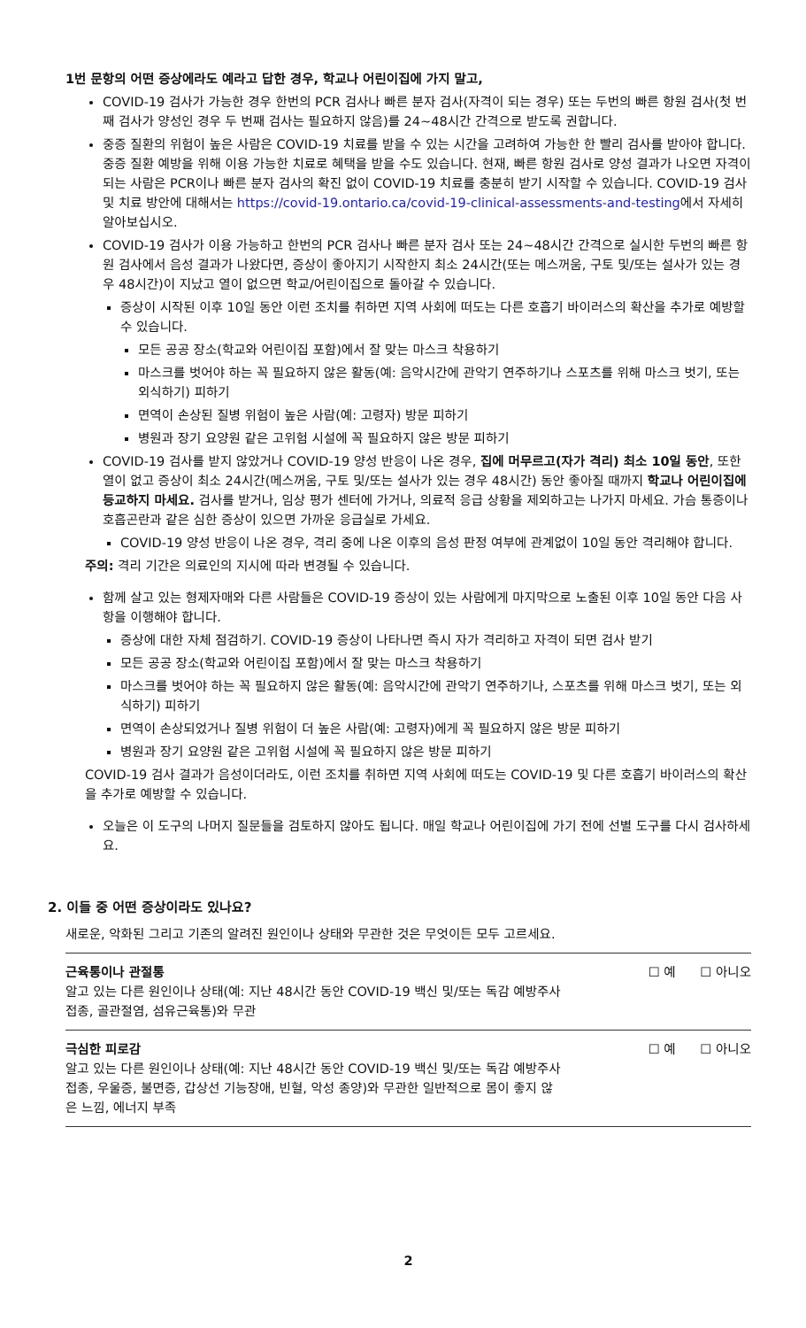1번 문항의 어떤 증상에라도 예라고 답한 경우, 학교나 어린이집에 가지 말고,
COVID-19 검사가 가능한 경우 한번의 PCR 검사나 빠른 분자 검사(자격이 되는 경우) 또는 두번의 빠른 항원 검사(첫 번째 검사가 양성인 경우 두 번째 검사는 필요하지 않음)를 24~48시간 간격으로 받도록 권합니다.
중증 질환의 위험이 높은 사람은 COVID-19 치료를 받을 수 있는 시간을 고려하여 가능한 한 빨리 검사를 받아야 합니다. 중증 질환 예방을 위해 이용 가능한 치료로 혜택을 받을 수도 있습니다. 현재, 빠른 항원 검사로 양성 결과가 나오면 자격이 되는 사람은 PCR이나 빠른 분자 검사의 확진 없이 COVID-19 치료를 충분히 받기 시작할 수 있습니다. COVID-19 검사 및 치료 방안에 대해서는 https://covid-19.ontario.ca/covid-19-clinical-assessments-and-testing에서 자세히 알아보십시오.
COVID-19 검사가 이용 가능하고 한번의 PCR 검사나 빠른 분자 검사 또는 24~48시간 간격으로 실시한 두번의 빠른 항원 검사에서 음성 결과가 나왔다면, 증상이 좋아지기 시작한지 최소 24시간(또는 메스꺼움, 구토 및/또는 설사가 있는 경우 48시간)이 지났고 열이 없으면 학교/어린이집으로 돌아갈 수 있습니다.
증상이 시작된 이후 10일 동안 이런 조치를 취하면 지역 사회에 떠도는 다른 호흡기 바이러스의 확산을 추가로 예방할 수 있습니다.
모든 공공 장소(학교와 어린이집 포함)에서 잘 맞는 마스크 착용하기
마스크를 벗어야 하는 꼭 필요하지 않은 활동(예: 음악시간에 관악기 연주하기나 스포츠를 위해 마스크 벗기, 또는 외식하기) 피하기
면역이 손상된 질병 위험이 높은 사람(예: 고령자) 방문 피하기
병원과 장기 요양원 같은 고위험 시설에 꼭 필요하지 않은 방문 피하기
COVID-19 검사를 받지 않았거나 COVID-19 양성 반응이 나온 경우, 집에 머무르고(자가 격리) 최소 10일 동안, 또한 열이 없고 증상이 최소 24시간(메스꺼움, 구토 및/또는 설사가 있는 경우 48시간) 동안 좋아질 때까지 학교나 어린이집에 등교하지 마세요. 검사를 받거나, 임상 평가 센터에 가거나, 의료적 응급 상황을 제외하고는 나가지 마세요. 가슴 통증이나 호흡곤란과 같은 심한 증상이 있으면 가까운 응급실로 가세요.
COVID-19 양성 반응이 나온 경우, 격리 중에 나온 이후의 음성 판정 여부에 관계없이 10일 동안 격리해야 합니다.
주의: 격리 기간은 의료인의 지시에 따라 변경될 수 있습니다.
함께 살고 있는 형제자매와 다른 사람들은 COVID-19 증상이 있는 사람에게 마지막으로 노출된 이후 10일 동안 다음 사항을 이행해야 합니다.
증상에 대한 자체 점검하기. COVID-19 증상이 나타나면 즉시 자가 격리하고 자격이 되면 검사 받기
모든 공공 장소(학교와 어린이집 포함)에서 잘 맞는 마스크 착용하기
마스크를 벗어야 하는 꼭 필요하지 않은 활동(예: 음악시간에 관악기 연주하기나, 스포츠를 위해 마스크 벗기, 또는 외식하기) 피하기
면역이 손상되었거나 질병 위험이 더 높은 사람(예: 고령자)에게 꼭 필요하지 않은 방문 피하기
병원과 장기 요양원 같은 고위험 시설에 꼭 필요하지 않은 방문 피하기
COVID-19 검사 결과가 음성이더라도, 이런 조치를 취하면 지역 사회에 떠도는 COVID-19 및 다른 호흡기 바이러스의 확산을 추가로 예방할 수 있습니다.
오늘은 이 도구의 나머지 질문들을 검토하지 않아도 됩니다. 매일 학교나 어린이집에 가기 전에 선별 도구를 다시 검사하세요.
2. 이들 중 어떤 증상이라도 있나요?
새로운, 악화된 그리고 기존의 알려진 원인이나 상태와 무관한 것은 무엇이든 모두 고르세요.
근육통이나 관절통
알고 있는 다른 원인이나 상태(예: 지난 48시간 동안 COVID-19 백신 및/또는 독감 예방주사 접종, 골관절염, 섬유근육통)와 무관
☐ 예 ☐ 아니오
극심한 피로감
알고 있는 다른 원인이나 상태(예: 지난 48시간 동안 COVID-19 백신 및/또는 독감 예방주사 접종, 우울증, 불면증, 갑상선 기능장애, 빈혈, 악성 종양)와 무관한 일반적으로 몸이 좋지 않은 느낌, 에너지 부족
☐ 예 ☐ 아니오
2